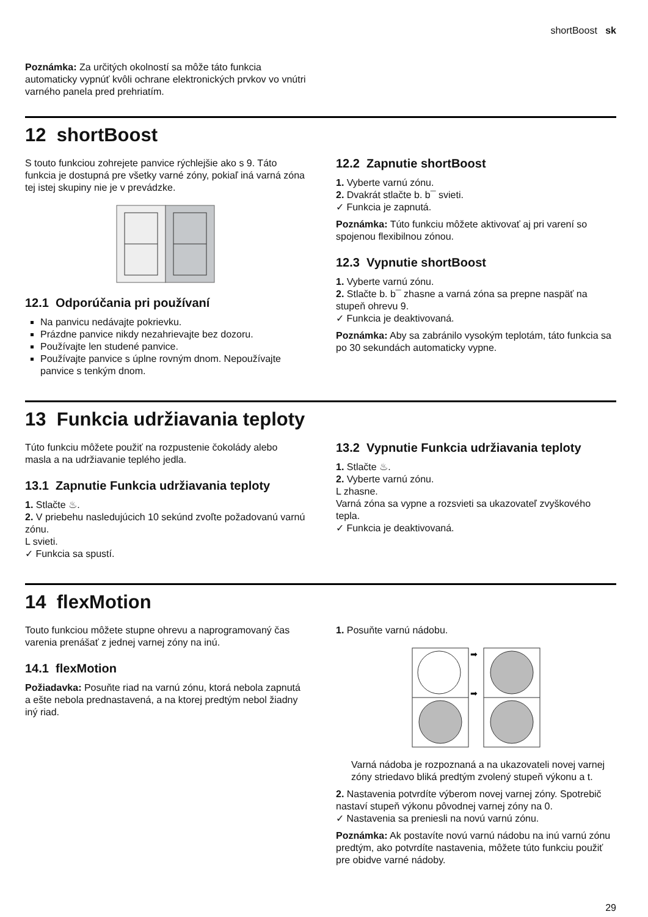shortBoost sk
Poznámka: Za určitých okolností sa môže táto funkcia automaticky vypnúť kvôli ochrane elektronických prvkov vo vnútri varného panela pred prehriatím.
12 shortBoost
S touto funkciou zohrejete panvice rýchlejšie ako s 9. Táto funkcia je dostupná pre všetky varné zóny, pokiaľ iná varná zóna tej istej skupiny nie je v prevádzke.
12.1 Odporúčania pri používaní
Na panvicu nedávajte pokrievku.
Prázdne panvice nikdy nezahrievajte bez dozoru.
Používajte len studené panvice.
Používajte panvice s úplne rovným dnom. Nepoužívajte panvice s tenkým dnom.
12.2 Zapnutie shortBoost
1. Vyberte varnú zónu.
2. Dvakrát stlačte b. b¯ svieti.
✓ Funkcia je zapnutá.
Poznámka: Túto funkciu môžete aktivovať aj pri varení so spojenou flexibilnou zónou.
12.3 Vypnutie shortBoost
1. Vyberte varnú zónu.
2. Stlačte b. b¯ zhasne a varná zóna sa prepne naspäť na stupeň ohrevu 9.
✓ Funkcia je deaktivovaná.
Poznámka: Aby sa zabránilo vysokým teplotám, táto funkcia sa po 30 sekundách automaticky vypne.
13 Funkcia udržiavania teploty
Túto funkciu môžete použiť na rozpustenie čokolády alebo masla a na udržiavanie teplého jedla.
13.1 Zapnutie Funkcia udržiavania teploty
1. Stlačte ♨.
2. V priebehu nasledujúcich 10 sekúnd zvoľte požadovanú varnú zónu.
L svieti.
✓ Funkcia sa spustí.
13.2 Vypnutie Funkcia udržiavania teploty
1. Stlačte ♨.
2. Vyberte varnú zónu.
L zhasne.
Varná zóna sa vypne a rozsvieti sa ukazovateľ zvyškového tepla.
✓ Funkcia je deaktivovaná.
14 flexMotion
Touto funkciou môžete stupne ohrevu a naprogramovaný čas varenia prenášať z jednej varnej zóny na inú.
14.1 flexMotion
Požiadavka: Posuňte riad na varnú zónu, ktorá nebola zapnutá a ešte nebola prednastavená, a na ktorej predtým nebol žiadny iný riad.
1. Posuňte varnú nádobu.
➡
➡
Varná nádoba je rozpoznaná a na ukazovateli novej varnej zóny striedavo bliká predtým zvolený stupeň výkonu a t.
2. Nastavenia potvrdíte výberom novej varnej zóny. Spotrebič nastaví stupeň výkonu pôvodnej varnej zóny na 0.
✓ Nastavenia sa preniesli na novú varnú zónu.
Poznámka: Ak postavíte novú varnú nádobu na inú varnú zónu predtým, ako potvrdíte nastavenia, môžete túto funkciu použiť pre obidve varné nádoby.
29